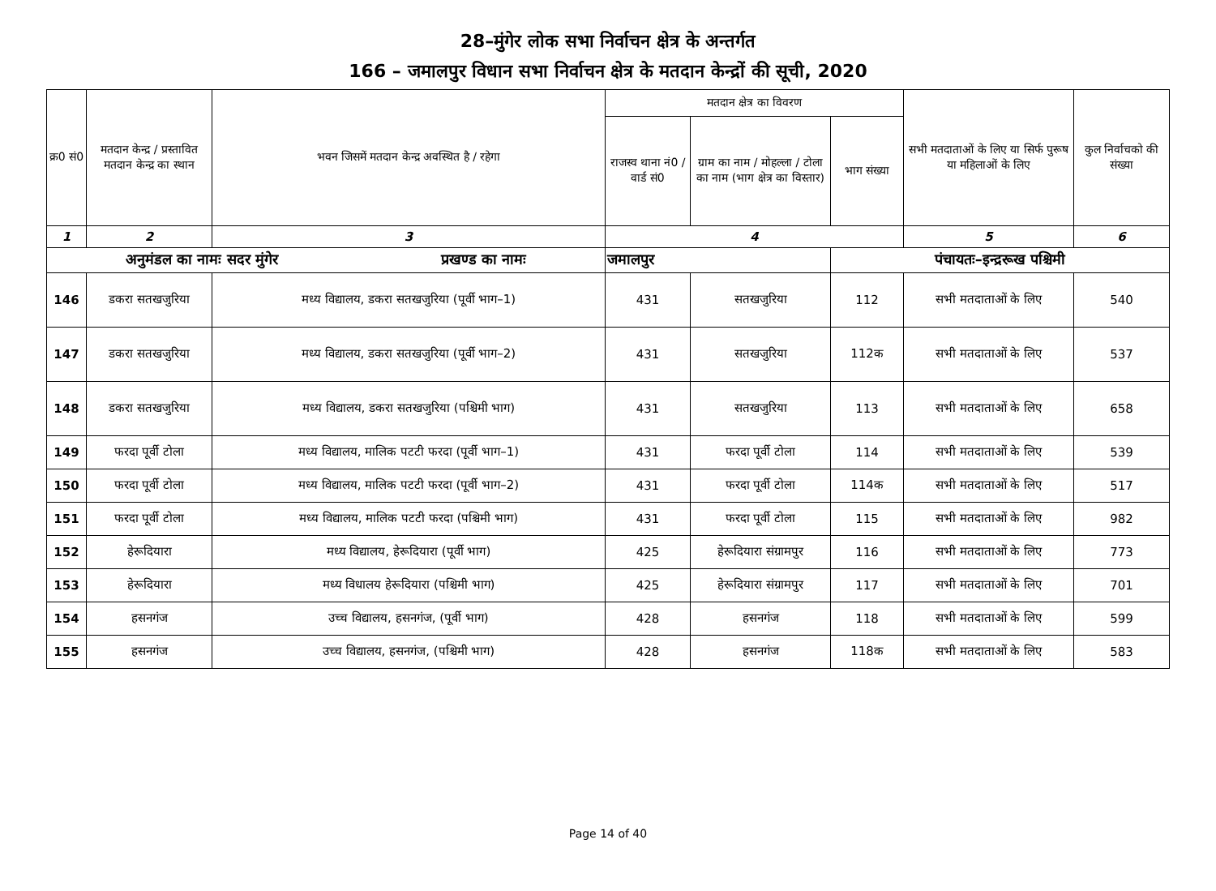28–मुंगेर लोक सभा निर्वाचन क्षेत्र के अन्तर्गत
166 – जमालपुर विधान सभा निर्वाचन क्षेत्र के मतदान केन्द्रों की सूची, 2020
| क्र0 सं0 | मतदान केन्द्र / प्रस्तावित मतदान केन्द्र का स्थान | भवन जिसमें मतदान केन्द्र अवस्थित है / रहेगा | मतदान क्षेत्र का विवरण | | | सभी मतदाताओं के लिए या सिर्फ पुरूष या महिलाओं के लिए | कुल निर्वाचको की संख्या |
| --- | --- | --- | --- | --- | --- | --- | --- |
| | | | राजस्व थाना नं0 / वार्ड सं0 | ग्राम का नाम / मोहल्ला / टोला का नाम (भाग क्षेत्र का विस्तार) | भाग संख्या | | |
| 1 | 2 | 3 | 4 | | | 5 | 6 |
| अनुमंडल का नामः सदर मुंगेर प्रखण्ड का नामः | | | जमालपुर | | पंचायतः–इन्द्ररूख पश्चिमी | | |
| 146 | डकरा सतखजुरिया | मध्य विद्यालय, डकरा सतखजुरिया (पूर्वी भाग–1) | 431 | सतखजुरिया | 112 | सभी मतदाताओं के लिए | 540 |
| 147 | डकरा सतखजुरिया | मध्य विद्यालय, डकरा सतखजुरिया (पूर्वी भाग–2) | 431 | सतखजुरिया | 112क | सभी मतदाताओं के लिए | 537 |
| 148 | डकरा सतखजुरिया | मध्य विद्यालय, डकरा सतखजुरिया (पश्चिमी भाग) | 431 | सतखजुरिया | 113 | सभी मतदाताओं के लिए | 658 |
| 149 | फरदा पूर्वी टोला | मध्य विद्यालय, मालिक पटटी फरदा (पूर्वी भाग–1) | 431 | फरदा पूर्वी टोला | 114 | सभी मतदाताओं के लिए | 539 |
| 150 | फरदा पूर्वी टोला | मध्य विद्यालय, मालिक पटटी फरदा (पूर्वी भाग–2) | 431 | फरदा पूर्वी टोला | 114क | सभी मतदाताओं के लिए | 517 |
| 151 | फरदा पूर्वी टोला | मध्य विद्यालय, मालिक पटटी फरदा (पश्चिमी भाग) | 431 | फरदा पूर्वी टोला | 115 | सभी मतदाताओं के लिए | 982 |
| 152 | हेरूदियारा | मध्य विद्यालय, हेरूदियारा (पूर्वी भाग) | 425 | हेरूदियारा संग्रामपुर | 116 | सभी मतदाताओं के लिए | 773 |
| 153 | हेरूदियारा | मध्य विधालय हेरूदियारा (पश्चिमी भाग) | 425 | हेरूदियारा संग्रामपुर | 117 | सभी मतदाताओं के लिए | 701 |
| 154 | हसनगंज | उच्च विद्यालय, हसनगंज, (पूर्वी भाग) | 428 | हसनगंज | 118 | सभी मतदाताओं के लिए | 599 |
| 155 | हसनगंज | उच्च विद्यालय, हसनगंज, (पश्चिमी भाग) | 428 | हसनगंज | 118क | सभी मतदाताओं के लिए | 583 |
Page 14 of 40